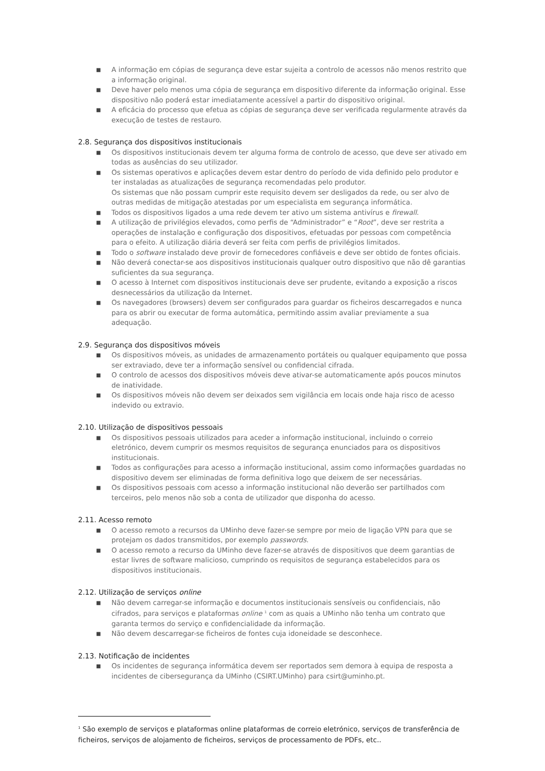■ A informação em cópias de segurança deve estar sujeita a controlo de acessos não menos restrito que a informação original.
■ Deve haver pelo menos uma cópia de segurança em dispositivo diferente da informação original. Esse dispositivo não poderá estar imediatamente acessível a partir do dispositivo original.
■ A eficácia do processo que efetua as cópias de segurança deve ser verificada regularmente através da execução de testes de restauro.
2.8. Segurança dos dispositivos institucionais
■ Os dispositivos institucionais devem ter alguma forma de controlo de acesso, que deve ser ativado em todas as ausências do seu utilizador.
■ Os sistemas operativos e aplicações devem estar dentro do período de vida definido pelo produtor e ter instaladas as atualizações de segurança recomendadas pelo produtor.
Os sistemas que não possam cumprir este requisito devem ser desligados da rede, ou ser alvo de outras medidas de mitigação atestadas por um especialista em segurança informática.
■ Todos os dispositivos ligados a uma rede devem ter ativo um sistema antivírus e firewall.
■ A utilização de privilégios elevados, como perfis de “Administrador” e “Root”, deve ser restrita a operações de instalação e configuração dos dispositivos, efetuadas por pessoas com competência para o efeito. A utilização diária deverá ser feita com perfis de privilégios limitados.
■ Todo o software instalado deve provir de fornecedores confiáveis e deve ser obtido de fontes oficiais.
■ Não deverá conectar-se aos dispositivos institucionais qualquer outro dispositivo que não dê garantias suficientes da sua segurança.
■ O acesso à Internet com dispositivos institucionais deve ser prudente, evitando a exposição a riscos desnecessários da utilização da Internet.
■ Os navegadores (browsers) devem ser configurados para guardar os ficheiros descarregados e nunca para os abrir ou executar de forma automática, permitindo assim avaliar previamente a sua adequação.
2.9. Segurança dos dispositivos móveis
■ Os dispositivos móveis, as unidades de armazenamento portáteis ou qualquer equipamento que possa ser extraviado, deve ter a informação sensível ou confidencial cifrada.
■ O controlo de acessos dos dispositivos móveis deve ativar-se automaticamente após poucos minutos de inatividade.
■ Os dispositivos móveis não devem ser deixados sem vigilância em locais onde haja risco de acesso indevido ou extravio.
2.10. Utilização de dispositivos pessoais
■ Os dispositivos pessoais utilizados para aceder a informação institucional, incluindo o correio eletrónico, devem cumprir os mesmos requisitos de segurança enunciados para os dispositivos institucionais.
■ Todos as configurações para acesso a informação institucional, assim como informações guardadas no dispositivo devem ser eliminadas de forma definitiva logo que deixem de ser necessárias.
■ Os dispositivos pessoais com acesso a informação institucional não deverão ser partilhados com terceiros, pelo menos não sob a conta de utilizador que disponha do acesso.
2.11. Acesso remoto
■ O acesso remoto a recursos da UMinho deve fazer-se sempre por meio de ligação VPN para que se protejam os dados transmitidos, por exemplo passwords.
■ O acesso remoto a recurso da UMinho deve fazer-se através de dispositivos que deem garantias de estar livres de software malicioso, cumprindo os requisitos de segurança estabelecidos para os dispositivos institucionais.
2.12. Utilização de serviços online
■ Não devem carregar-se informação e documentos institucionais sensíveis ou confidenciais, não cifrados, para serviços e plataformas online <sup>1</sup> com as quais a UMinho não tenha um contrato que garanta termos do serviço e confidencialidade da informação.
■ Não devem descarregar-se ficheiros de fontes cuja idoneidade se desconhece.
2.13. Notificação de incidentes
■ Os incidentes de segurança informática devem ser reportados sem demora à equipa de resposta a incidentes de cibersegurança da UMinho (CSIRT.UMinho) para csirt@uminho.pt.
<sup>1</sup> São exemplo de serviços e plataformas online plataformas de correio eletrónico, serviços de transferência de ficheiros, serviços de alojamento de ficheiros, serviços de processamento de PDFs, etc..